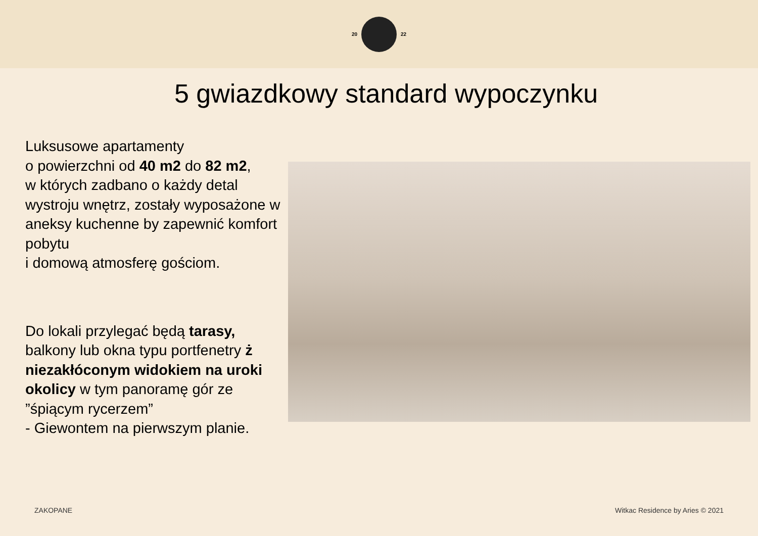20 22
5 gwiazdkowy standard wypoczynku
Luksusowe apartamenty
o powierzchni od 40 m2 do 82 m2,
w których zadbano o każdy detal wystroju wnętrz, zostały wyposażone w aneksy kuchenne by zapewnić komfort pobytu
i domową atmosferę gościom.
Do lokali przylegać będą tarasy, balkony lub okna typu portfenetry ż niezakłóconym widokiem na uroki okolicy w tym panoramę gór ze ”śpiącym rycerzem”
- Giewontem na pierwszym planie.
ZAKOPANE Witkac Residence by Aries © 2021